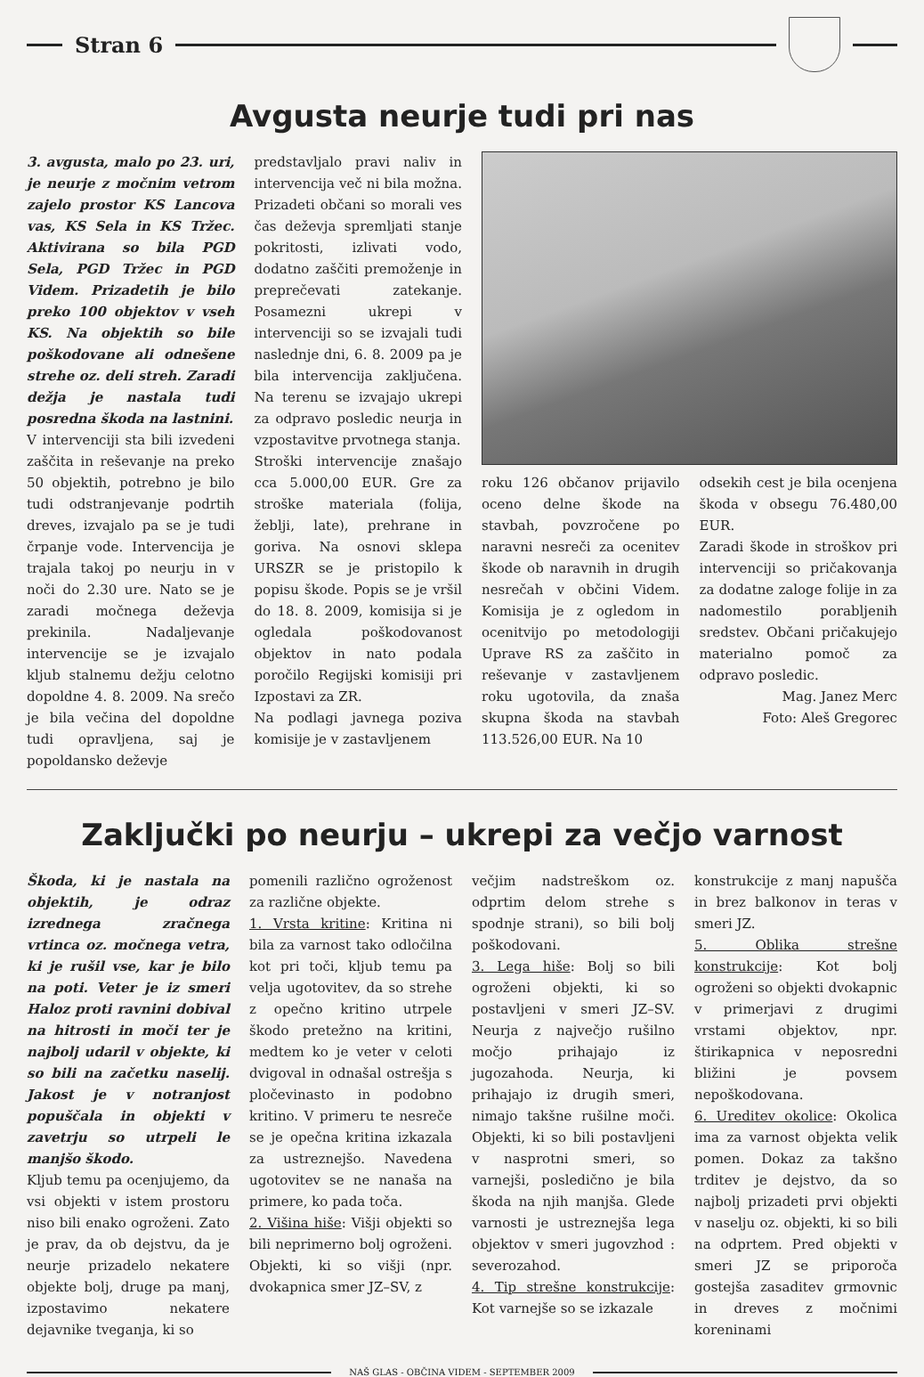Stran 6
Avgusta neurje tudi pri nas
3. avgusta, malo po 23. uri, je neurje z močnim vetrom zajelo prostor KS Lancova vas, KS Sela in KS Tržec. Aktivirana so bila PGD Sela, PGD Tržec in PGD Videm. Prizadetih je bilo preko 100 objektov v vseh KS. Na objektih so bile poškodovane ali odnešene strehe oz. deli streh. Zaradi dežja je nastala tudi posredna škoda na lastnini.
V intervenciji sta bili izvedeni zaščita in reševanje na preko 50 objektih, potrebno je bilo tudi odstranjevanje podrtih dreves, izvajalo pa se je tudi črpanje vode. Intervencija je trajala takoj po neurju in v noči do 2.30 ure. Nato se je zaradi močnega deževja prekinila. Nadaljevanje intervencije se je izvajalo kljub stalnemu dežju celotno dopoldne 4. 8. 2009. Na srečo je bila večina del dopoldne tudi opravljena, saj je popoldansko deževje
predstavljalo pravi naliv in intervencija več ni bila možna. Prizadeti občani so morali ves čas deževja spremljati stanje pokritosti, izlivati vodo, dodatno zaščiti premoženje in preprečevati zatekanje. Posamezni ukrepi v intervenciji so se izvajali tudi naslednje dni, 6. 8. 2009 pa je bila intervencija zaključena. Na terenu se izvajajo ukrepi za odpravo posledic neurja in vzpostavitve prvotnega stanja.
Stroški intervencije znašajo cca 5.000,00 EUR. Gre za stroške materiala (folija, žeblji, late), prehrane in goriva. Na osnovi sklepa URSZR se je pristopilo k popisu škode. Popis se je vršil do 18. 8. 2009, komisija si je ogledala poškodovanost objektov in nato podala poročilo Regijski komisiji pri Izpostavi za ZR.
Na podlagi javnega poziva komisije je v zastavljenem
roku 126 občanov prijavilo oceno delne škode na stavbah, povzročene po naravni nesreči za ocenitev škode ob naravnih in drugih nesrečah v občini Videm. Komisija je z ogledom in ocenitvijo po metodologiji Uprave RS za zaščito in reševanje v zastavljenem roku ugotovila, da znaša skupna škoda na stavbah 113.526,00 EUR. Na 10
odsekih cest je bila ocenjena škoda v obsegu 76.480,00 EUR.
Zaradi škode in stroškov pri intervenciji so pričakovanja za dodatne zaloge folije in za nadomestilo porabljenih sredstev. Občani pričakujejo materialno pomoč za odpravo posledic.
Mag. Janez Merc
Foto: Aleš Gregorec
Zaključki po neurju – ukrepi za večjo varnost
Škoda, ki je nastala na objektih, je odraz izrednega zračnega vrtinca oz. močnega vetra, ki je rušil vse, kar je bilo na poti. Veter je iz smeri Haloz proti ravnini dobival na hitrosti in moči ter je najbolj udaril v objekte, ki so bili na začetku naselij. Jakost je v notranjost popuščala in objekti v zavetrju so utrpeli le manjšo škodo.
Kljub temu pa ocenjujemo, da vsi objekti v istem prostoru niso bili enako ogroženi. Zato je prav, da ob dejstvu, da je neurje prizadelo nekatere objekte bolj, druge pa manj, izpostavimo nekatere dejavnike tveganja, ki so
pomenili različno ogroženost za različne objekte.
1. Vrsta kritine: Kritina ni bila za varnost tako odločilna kot pri toči, kljub temu pa velja ugotovitev, da so strehe z opečno kritino utrpele škodo pretežno na kritini, medtem ko je veter v celoti dvigoval in odnašal ostrešja s pločevinasto in podobno kritino. V primeru te nesreče se je opečna kritina izkazala za ustreznejšo. Navedena ugotovitev se ne nanaša na primere, ko pada toča.
2. Višina hiše: Višji objekti so bili neprimerno bolj ogroženi. Objekti, ki so višji (npr. dvokapnica smer JZ–SV, z
večjim nadstreškom oz. odprtim delom strehe s spodnje strani), so bili bolj poškodovani.
3. Lega hiše: Bolj so bili ogroženi objekti, ki so postavljeni v smeri JZ–SV. Neurja z največjo rušilno močjo prihajajo iz jugozahoda. Neurja, ki prihajajo iz drugih smeri, nimajo takšne rušilne moči. Objekti, ki so bili postavljeni v nasprotni smeri, so varnejši, posledično je bila škoda na njih manjša. Glede varnosti je ustreznejša lega objektov v smeri jugovzhod : severozahod.
4. Tip strešne konstrukcije: Kot varnejše so se izkazale
konstrukcije z manj napušča in brez balkonov in teras v smeri JZ.
5. Oblika strešne konstrukcije: Kot bolj ogroženi so objekti dvokapnic v primerjavi z drugimi vrstami objektov, npr. štirikapnica v neposredni bližini je povsem nepoškodovana.
6. Ureditev okolice: Okolica ima za varnost objekta velik pomen. Dokaz za takšno trditev je dejstvo, da so najbolj prizadeti prvi objekti v naselju oz. objekti, ki so bili na odprtem. Pred objekti v smeri JZ se priporoča gostejša zasaditev grmovnic in dreves z močnimi koreninami
NAŠ GLAS - OBČINA VIDEM - SEPTEMBER 2009